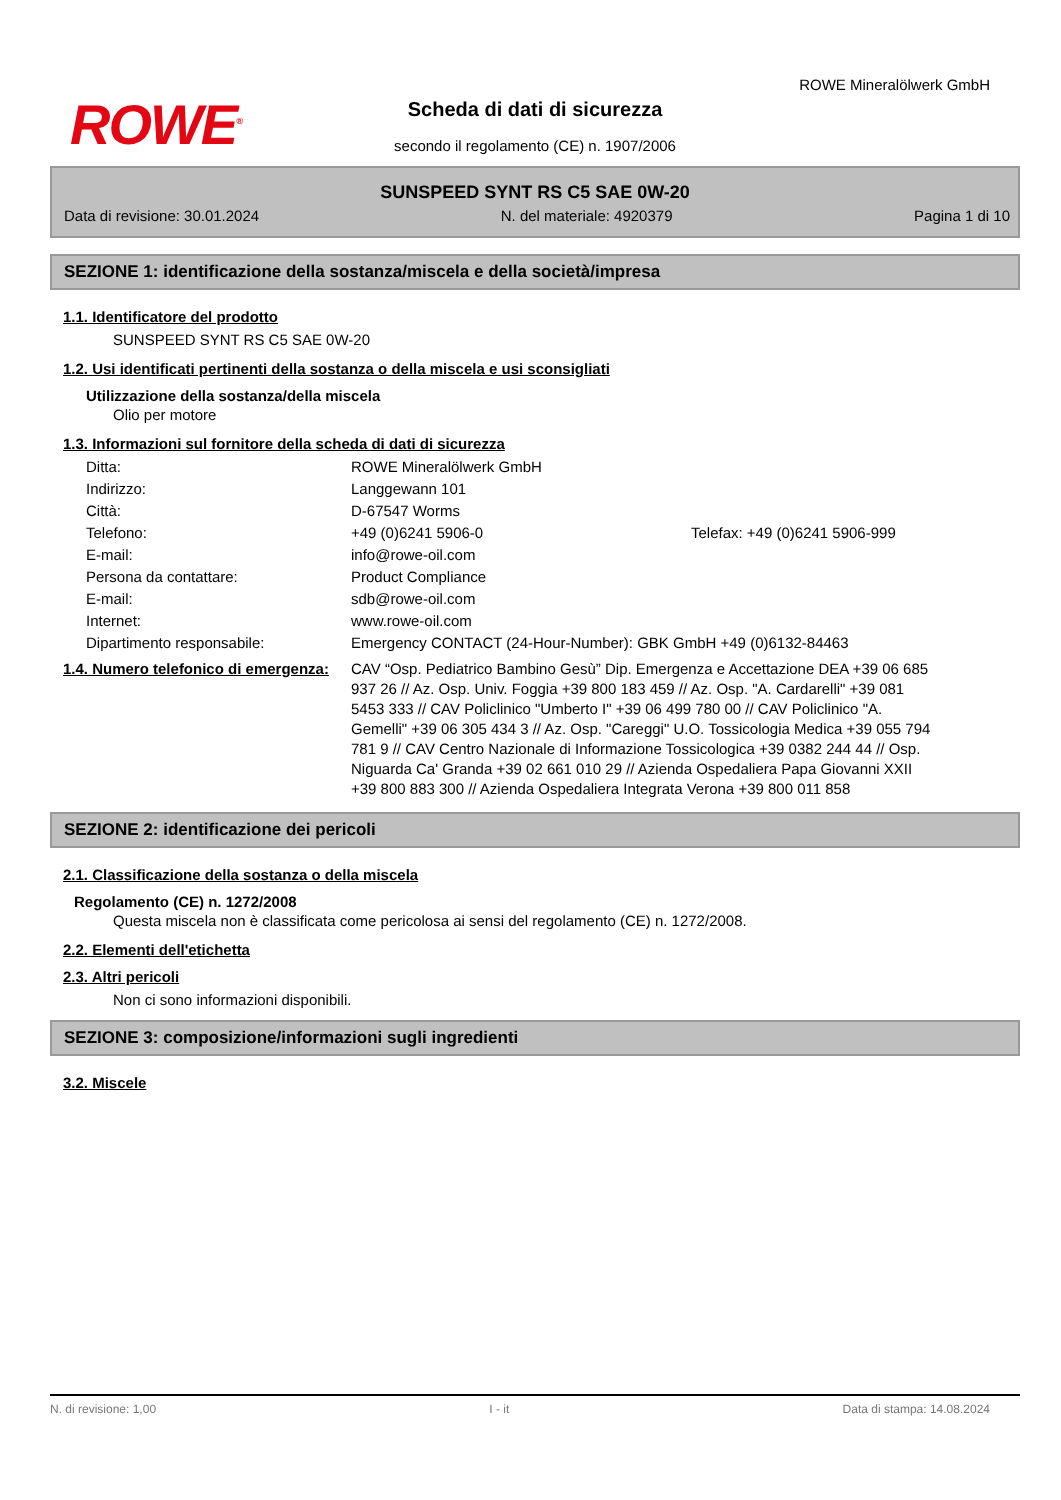ROWE<sup>®</sup>
ROWE Mineralölwerk GmbH
Scheda di dati di sicurezza
secondo il regolamento (CE) n. 1907/2006
SUNSPEED SYNT RS C5 SAE 0W-20
Data di revisione: 30.01.2024 N. del materiale: 4920379 Pagina 1 di 10
SEZIONE 1: identificazione della sostanza/miscela e della società/impresa
1.1. Identificatore del prodotto
SUNSPEED SYNT RS C5 SAE 0W-20
1.2. Usi identificati pertinenti della sostanza o della miscela e usi sconsigliati
Utilizzazione della sostanza/della miscela
Olio per motore
1.3. Informazioni sul fornitore della scheda di dati di sicurezza
| Ditta: | ROWE Mineralölwerk GmbH | |
| Indirizzo: | Langgewann 101 | |
| Città: | D-67547 Worms | |
| Telefono: | +49 (0)6241 5906-0 | Telefax: +49 (0)6241 5906-999 |
| E-mail: | info@rowe-oil.com | |
| Persona da contattare: | Product Compliance | |
| E-mail: | sdb@rowe-oil.com | |
| Internet: | www.rowe-oil.com | |
| Dipartimento responsabile: | Emergency CONTACT (24-Hour-Number): GBK GmbH +49 (0)6132-84463 | |
| 1.4. Numero telefonico di emergenza: | CAV “Osp. Pediatrico Bambino Gesù” Dip. Emergenza e Accettazione DEA +39 06 685 937 26 // Az. Osp. Univ. Foggia +39 800 183 459 // Az. Osp. "A. Cardarelli" +39 081 5453 333 // CAV Policlinico "Umberto I" +39 06 499 780 00 // CAV Policlinico "A. Gemelli" +39 06 305 434 3 // Az. Osp. "Careggi" U.O. Tossicologia Medica +39 055 794 781 9 // CAV Centro Nazionale di Informazione Tossicologica +39 0382 244 44 // Osp. Niguarda Ca' Granda +39 02 661 010 29 // Azienda Ospedaliera Papa Giovanni XXII +39 800 883 300 // Azienda Ospedaliera Integrata Verona +39 800 011 858 |
SEZIONE 2: identificazione dei pericoli
2.1. Classificazione della sostanza o della miscela
Regolamento (CE) n. 1272/2008
Questa miscela non è classificata come pericolosa ai sensi del regolamento (CE) n. 1272/2008.
2.2. Elementi dell'etichetta
2.3. Altri pericoli
Non ci sono informazioni disponibili.
SEZIONE 3: composizione/informazioni sugli ingredienti
3.2. Miscele
N. di revisione: 1,00 I - it Data di stampa: 14.08.2024